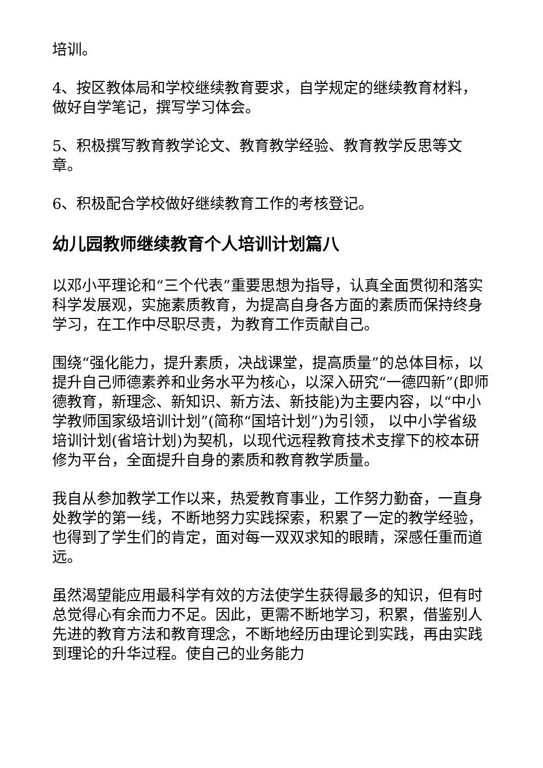培训。
4、按区教体局和学校继续教育要求，自学规定的继续教育材料，做好自学笔记，撰写学习体会。
5、积极撰写教育教学论文、教育教学经验、教育教学反思等文章。
6、积极配合学校做好继续教育工作的考核登记。
幼儿园教师继续教育个人培训计划篇八
以邓小平理论和“三个代表”重要思想为指导，认真全面贯彻和落实科学发展观，实施素质教育，为提高自身各方面的素质而保持终身学习，在工作中尽职尽责，为教育工作贡献自己。
围绕“强化能力，提升素质，决战课堂，提高质量”的总体目标，以提升自己师德素养和业务水平为核心，以深入研究“一德四新”(即师德教育，新理念、新知识、新方法、新技能)为主要内容，以“中小学教师国家级培训计划”(简称“国培计划”)为引领， 以中小学省级培训计划(省培计划)为契机，以现代远程教育技术支撑下的校本研修为平台，全面提升自身的素质和教育教学质量。
我自从参加教学工作以来，热爱教育事业，工作努力勤奋，一直身处教学的第一线，不断地努力实践探索，积累了一定的教学经验，也得到了学生们的肯定，面对每一双双求知的眼睛，深感任重而道远。
虽然渴望能应用最科学有效的方法使学生获得最多的知识，但有时总觉得心有余而力不足。因此，更需不断地学习，积累，借鉴别人先进的教育方法和教育理念，不断地经历由理论到实践，再由实践到理论的升华过程。使自己的业务能力